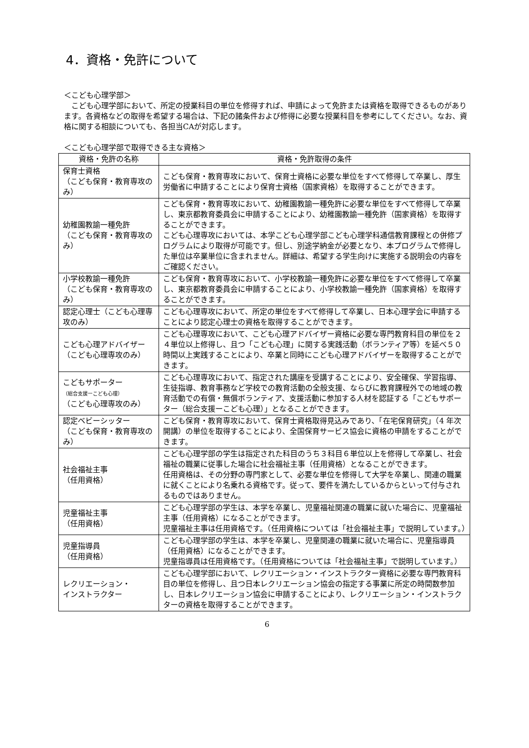4．資格・免許について
＜こども心理学部＞
　こども心理学部において、所定の授業科目の単位を修得すれば、申請によって免許または資格を取得できるものがあります。各資格などの取得を希望する場合は、下記の諸条件および修得に必要な授業科目を参考にしてください。なお、資格に関する相談についても、各担当CAが対応します。
＜こども心理学部で取得できる主な資格＞
| 資格・免許の名称 | 資格・免許取得の条件 |
| --- | --- |
| 保育士資格 （こども保育・教育専攻のみ） | こども保育・教育専攻において、保育士資格に必要な単位をすべて修得して卒業し、厚生労働省に申請することにより保育士資格（国家資格）を取得することができます。 |
| 幼稚園教諭一種免許 （こども保育・教育専攻のみ） | こども保育・教育専攻において、幼稚園教諭一種免許に必要な単位をすべて修得して卒業し、東京都教育委員会に申請することにより、幼稚園教諭一種免許（国家資格）を取得することができます。 こども心理専攻においては、本学こども心理学部こども心理学科通信教育課程との併修プログラムにより取得が可能です。但し、別途学納金が必要となり、本プログラムで修得した単位は卒業単位に含まれません。詳細は、希望する学生向けに実施する説明会の内容をご確認ください。 |
| 小学校教諭一種免許 （こども保育・教育専攻のみ） | こども保育・教育専攻において、小学校教諭一種免許に必要な単位をすべて修得して卒業し、東京都教育委員会に申請することにより、小学校教諭一種免許（国家資格）を取得することができます。 |
| 認定心理士（こども心理専攻のみ） | こども心理専攻において、所定の単位をすべて修得して卒業し、日本心理学会に申請することにより認定心理士の資格を取得することができます。 |
| こども心理アドバイザー （こども心理専攻のみ） | こども心理専攻において、こども心理アドバイザー資格に必要な専門教育科目の単位を２４単位以上修得し、且つ「こども心理」に関する実践活動（ボランティア等）を延べ５０時間以上実践することにより、卒業と同時にこども心理アドバイザーを取得することができます。 |
| こどもサポーター （総合支援ーこども心理） （こども心理専攻のみ） | こども心理専攻において、指定された講座を受講することにより、安全確保、学習指導、生徒指導、教育事務など学校での教育活動の全般支援、ならびに教育課程外での地域の教育活動での有償・無償ボランティア、支援活動に参加する人材を認証する「こどもサポーター（総合支援ーこども心理）」となることができます。 |
| 認定ベビーシッター （こども保育・教育専攻のみ） | こども保育・教育専攻において、保育士資格取得見込みであり、「在宅保育研究」（4 年次開講）の単位を取得することにより、全国保育サービス協会に資格の申請をすることができます。 |
| 社会福祉主事 （任用資格） | こども心理学部の学生は指定された科目のうち３科目６単位以上を修得して卒業し、社会福祉の職業に従事した場合に社会福祉主事（任用資格）となることができます。 任用資格は、その分野の専門家として、必要な単位を修得して大学を卒業し、関連の職業に就くことにより名乗れる資格です。従って、要件を満たしているからといって付与されるものではありません。 |
| 児童福祉主事 （任用資格） | こども心理学部の学生は、本学を卒業し、児童福祉関連の職業に就いた場合に、児童福祉主事（任用資格）になることができます。 児童福祉主事は任用資格です。（任用資格については「社会福祉主事」で説明しています。） |
| 児童指導員 （任用資格） | こども心理学部の学生は、本学を卒業し、児童関連の職業に就いた場合に、児童指導員（任用資格）になることができます。 児童指導員は任用資格です。（任用資格については「社会福祉主事」で説明しています。） |
| レクリエーション・ インストラクター | こども心理学部において、レクリエーション・インストラクター資格に必要な専門教育科目の単位を修得し、且つ日本レクリエーション協会の指定する事業に所定の時間数参加し、日本レクリエーション協会に申請することにより、レクリエーション・インストラクターの資格を取得することができます。 |
6